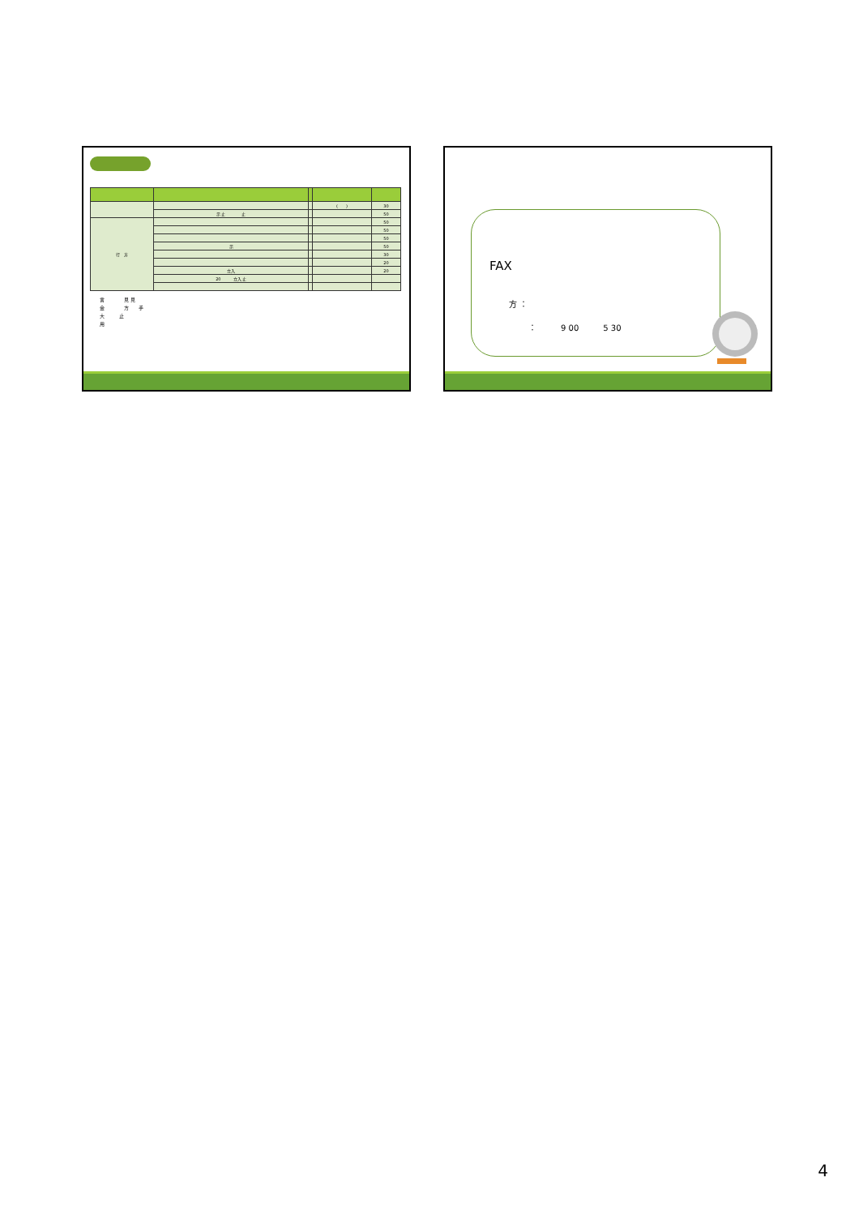| | | | ( ) | 30 |
| | 示 止 止 | | | 50 |
| 行 方 | | | | 50 |
| | | | | 50 |
| | | | | 50 |
| | 示 | | | 50 |
| | | | | 30 |
| | | | | 20 |
| | 立入 | | | 20 |
| | 20 立入 止 | | | |
言　　　　見 見
金　　　　方　　手
大　　　止
用
FAX
方 ：
：　　　9 00　　　5 30
4